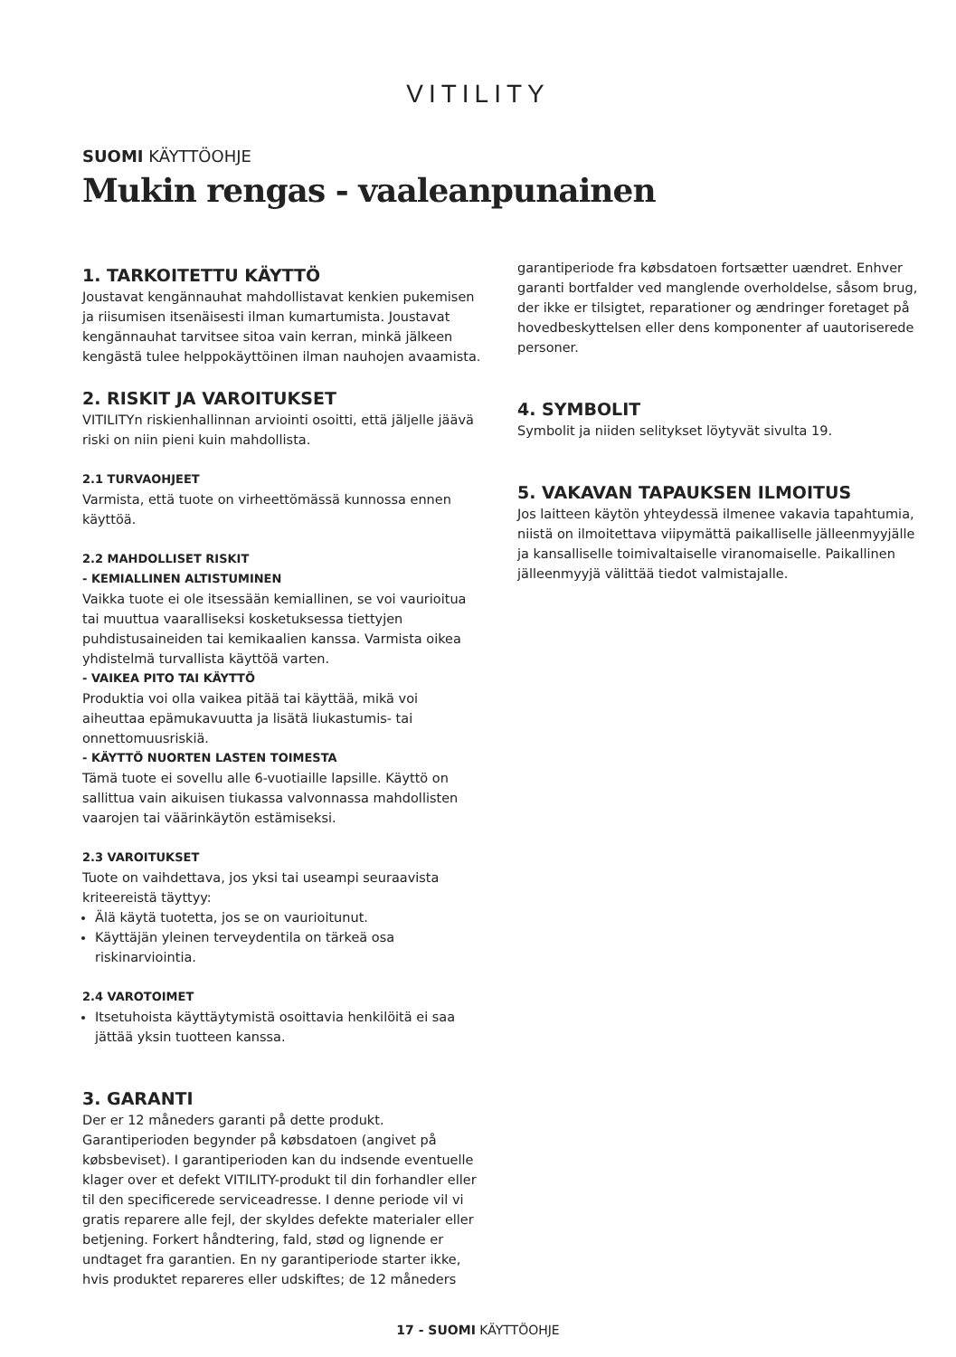VITILITY
SUOMI KÄYTTÖOHJE
Mukin rengas - vaaleanpunainen
1. TARKOITETTU KÄYTTÖ
Joustavat kengännauhat mahdollistavat kenkien pukemisen ja riisumisen itsenäisesti ilman kumartumista. Joustavat kengännauhat tarvitsee sitoa vain kerran, minkä jälkeen kengästä tulee helppokäyttöinen ilman nauhojen avaamista.
2. RISKIT JA VAROITUKSET
VITILITYn riskienhallinnan arviointi osoitti, että jäljelle jäävä riski on niin pieni kuin mahdollista.
2.1 TURVAOHJEET
Varmista, että tuote on virheettömässä kunnossa ennen käyttöä.
2.2 MAHDOLLISET RISKIT
- KEMIALLINEN ALTISTUMINEN
Vaikka tuote ei ole itsessään kemiallinen, se voi vaurioitua tai muuttua vaaralliseksi kosketuksessa tiettyjen puhdistusaineiden tai kemikaalien kanssa. Varmista oikea yhdistelmä turvallista käyttöä varten.
- VAIKEA PITO TAI KÄYTTÖ
Produktia voi olla vaikea pitää tai käyttää, mikä voi aiheuttaa epämukavuutta ja lisätä liukastumis- tai onnettomuusriskiä.
- KÄYTTÖ NUORTEN LASTEN TOIMESTA
Tämä tuote ei sovellu alle 6-vuotiaille lapsille. Käyttö on sallittua vain aikuisen tiukassa valvonnassa mahdollisten vaarojen tai väärinkäytön estämiseksi.
2.3 VAROITUKSET
Tuote on vaihdettava, jos yksi tai useampi seuraavista kriteereistä täyttyy:
Älä käytä tuotetta, jos se on vaurioitunut.
Käyttäjän yleinen terveydentila on tärkeä osa riskinarviointia.
2.4 VAROTOIMET
Itsetuhoista käyttäytymistä osoittavia henkilöitä ei saa jättää yksin tuotteen kanssa.
3. GARANTI
Der er 12 måneders garanti på dette produkt. Garantiperioden begynder på købsdatoen (angivet på købsbeviset). I garantiperioden kan du indsende eventuelle klager over et defekt VITILITY-produkt til din forhandler eller til den specificerede serviceadresse. I denne periode vil vi gratis reparere alle fejl, der skyldes defekte materialer eller betjening. Forkert håndtering, fald, stød og lignende er undtaget fra garantien. En ny garantiperiode starter ikke, hvis produktet repareres eller udskiftes; de 12 måneders
garantiperiode fra købsdatoen fortsætter uændret. Enhver garanti bortfalder ved manglende overholdelse, såsom brug, der ikke er tilsigtet, reparationer og ændringer foretaget på hovedbeskyttelsen eller dens komponenter af uautoriserede personer.
4. SYMBOLIT
Symbolit ja niiden selitykset löytyvät sivulta 19.
5. VAKAVAN TAPAUKSEN ILMOITUS
Jos laitteen käytön yhteydessä ilmenee vakavia tapahtumia, niistä on ilmoitettava viipymättä paikalliselle jälleenmyyjälle ja kansalliselle toimivaltaiselle viranomaiselle. Paikallinen jälleenmyyjä välittää tiedot valmistajalle.
17 - SUOMI KÄYTTÖOHJE